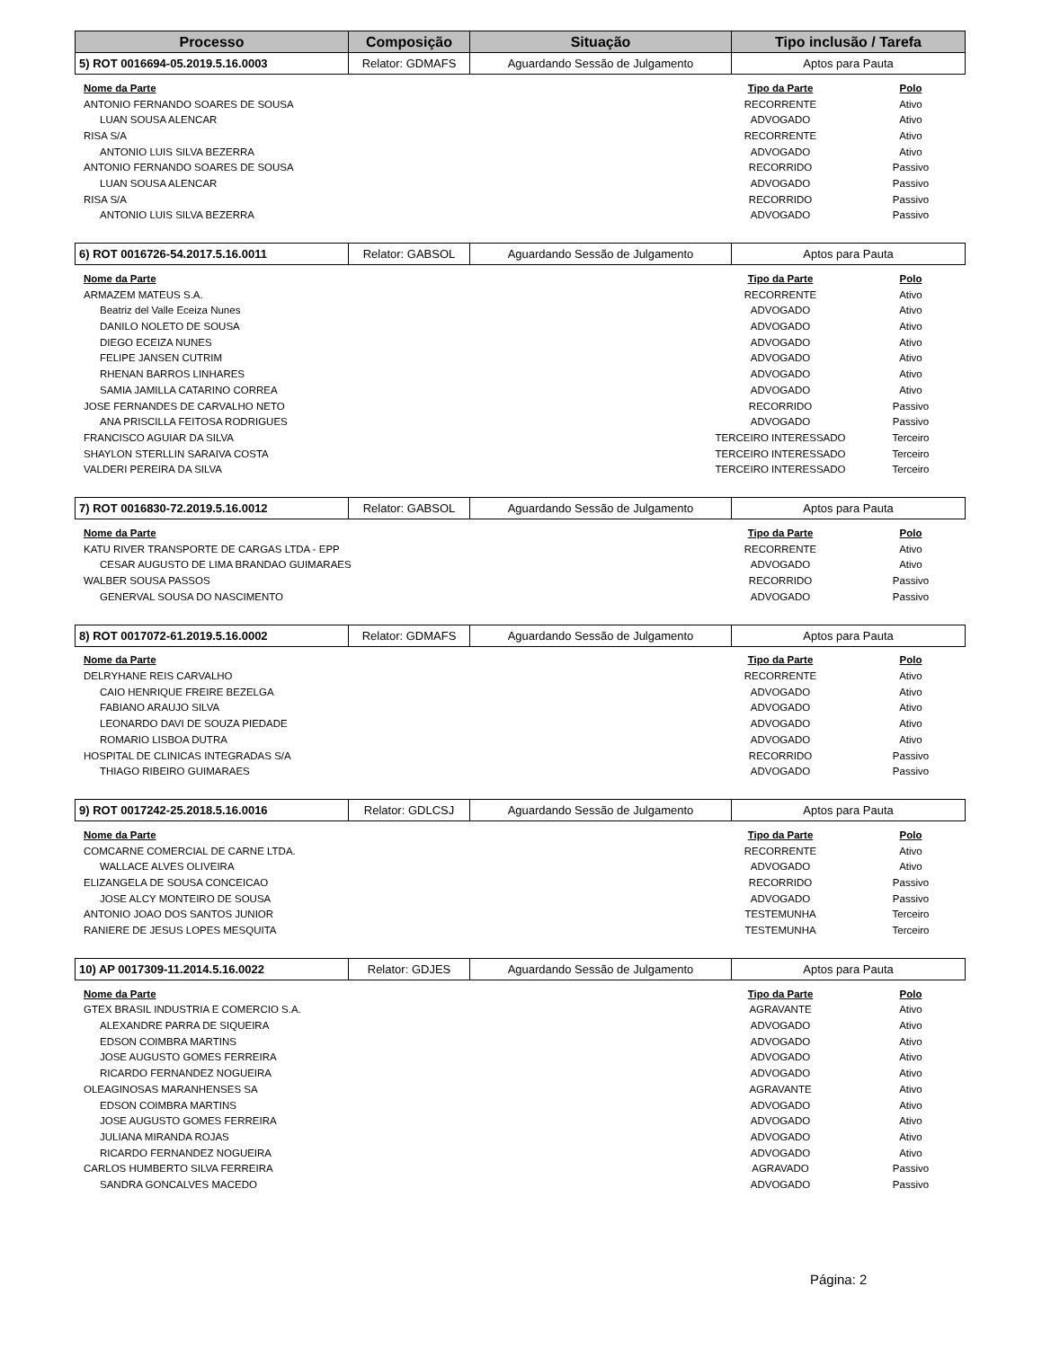| Processo | Composição | Situação | Tipo inclusão / Tarefa |
| --- | --- | --- | --- |
| 5) ROT 0016694-05.2019.5.16.0003 | Relator: GDMAFS | Aguardando Sessão de Julgamento | Aptos para Pauta |
| Nome da Parte | Tipo da Parte | Polo |
| --- | --- | --- |
| ANTONIO FERNANDO SOARES DE SOUSA | RECORRENTE | Ativo |
| LUAN SOUSA ALENCAR | ADVOGADO | Ativo |
| RISA S/A | RECORRENTE | Ativo |
| ANTONIO LUIS SILVA BEZERRA | ADVOGADO | Ativo |
| ANTONIO FERNANDO SOARES DE SOUSA | RECORRIDO | Passivo |
| LUAN SOUSA ALENCAR | ADVOGADO | Passivo |
| RISA S/A | RECORRIDO | Passivo |
| ANTONIO LUIS SILVA BEZERRA | ADVOGADO | Passivo |
| 6) ROT 0016726-54.2017.5.16.0011 | Relator: GABSOL | Aguardando Sessão de Julgamento | Aptos para Pauta |
| Nome da Parte | Tipo da Parte | Polo |
| --- | --- | --- |
| ARMAZEM MATEUS S.A. | RECORRENTE | Ativo |
| Beatriz del Valle Eceiza Nunes | ADVOGADO | Ativo |
| DANILO NOLETO DE SOUSA | ADVOGADO | Ativo |
| DIEGO ECEIZA NUNES | ADVOGADO | Ativo |
| FELIPE JANSEN CUTRIM | ADVOGADO | Ativo |
| RHENAN BARROS LINHARES | ADVOGADO | Ativo |
| SAMIA JAMILLA CATARINO CORREA | ADVOGADO | Ativo |
| JOSE FERNANDES DE CARVALHO NETO | RECORRIDO | Passivo |
| ANA PRISCILLA FEITOSA RODRIGUES | ADVOGADO | Passivo |
| FRANCISCO AGUIAR DA SILVA | TERCEIRO INTERESSADO | Terceiro |
| SHAYLON STERLLIN SARAIVA COSTA | TERCEIRO INTERESSADO | Terceiro |
| VALDERI PEREIRA DA SILVA | TERCEIRO INTERESSADO | Terceiro |
| 7) ROT 0016830-72.2019.5.16.0012 | Relator: GABSOL | Aguardando Sessão de Julgamento | Aptos para Pauta |
| Nome da Parte | Tipo da Parte | Polo |
| --- | --- | --- |
| KATU RIVER TRANSPORTE DE CARGAS LTDA - EPP | RECORRENTE | Ativo |
| CESAR AUGUSTO DE LIMA BRANDAO GUIMARAES | ADVOGADO | Ativo |
| WALBER SOUSA PASSOS | RECORRIDO | Passivo |
| GENERVAL SOUSA DO NASCIMENTO | ADVOGADO | Passivo |
| 8) ROT 0017072-61.2019.5.16.0002 | Relator: GDMAFS | Aguardando Sessão de Julgamento | Aptos para Pauta |
| Nome da Parte | Tipo da Parte | Polo |
| --- | --- | --- |
| DELRYHANE REIS CARVALHO | RECORRENTE | Ativo |
| CAIO HENRIQUE FREIRE BEZELGA | ADVOGADO | Ativo |
| FABIANO ARAUJO SILVA | ADVOGADO | Ativo |
| LEONARDO DAVI DE SOUZA PIEDADE | ADVOGADO | Ativo |
| ROMARIO LISBOA DUTRA | ADVOGADO | Ativo |
| HOSPITAL DE CLINICAS INTEGRADAS S/A | RECORRIDO | Passivo |
| THIAGO RIBEIRO GUIMARAES | ADVOGADO | Passivo |
| 9) ROT 0017242-25.2018.5.16.0016 | Relator: GDLCSJ | Aguardando Sessão de Julgamento | Aptos para Pauta |
| Nome da Parte | Tipo da Parte | Polo |
| --- | --- | --- |
| COMCARNE COMERCIAL DE CARNE LTDA. | RECORRENTE | Ativo |
| WALLACE ALVES OLIVEIRA | ADVOGADO | Ativo |
| ELIZANGELA DE SOUSA CONCEICAO | RECORRIDO | Passivo |
| JOSE ALCY MONTEIRO DE SOUSA | ADVOGADO | Passivo |
| ANTONIO JOAO DOS SANTOS JUNIOR | TESTEMUNHA | Terceiro |
| RANIERE DE JESUS LOPES MESQUITA | TESTEMUNHA | Terceiro |
| 10) AP 0017309-11.2014.5.16.0022 | Relator: GDJES | Aguardando Sessão de Julgamento | Aptos para Pauta |
| Nome da Parte | Tipo da Parte | Polo |
| --- | --- | --- |
| GTEX BRASIL INDUSTRIA E COMERCIO S.A. | AGRAVANTE | Ativo |
| ALEXANDRE PARRA DE SIQUEIRA | ADVOGADO | Ativo |
| EDSON COIMBRA MARTINS | ADVOGADO | Ativo |
| JOSE AUGUSTO GOMES FERREIRA | ADVOGADO | Ativo |
| RICARDO FERNANDEZ NOGUEIRA | ADVOGADO | Ativo |
| OLEAGINOSAS MARANHENSES SA | AGRAVANTE | Ativo |
| EDSON COIMBRA MARTINS | ADVOGADO | Ativo |
| JOSE AUGUSTO GOMES FERREIRA | ADVOGADO | Ativo |
| JULIANA MIRANDA ROJAS | ADVOGADO | Ativo |
| RICARDO FERNANDEZ NOGUEIRA | ADVOGADO | Ativo |
| CARLOS HUMBERTO SILVA FERREIRA | AGRAVADO | Passivo |
| SANDRA GONCALVES MACEDO | ADVOGADO | Passivo |
Página: 2